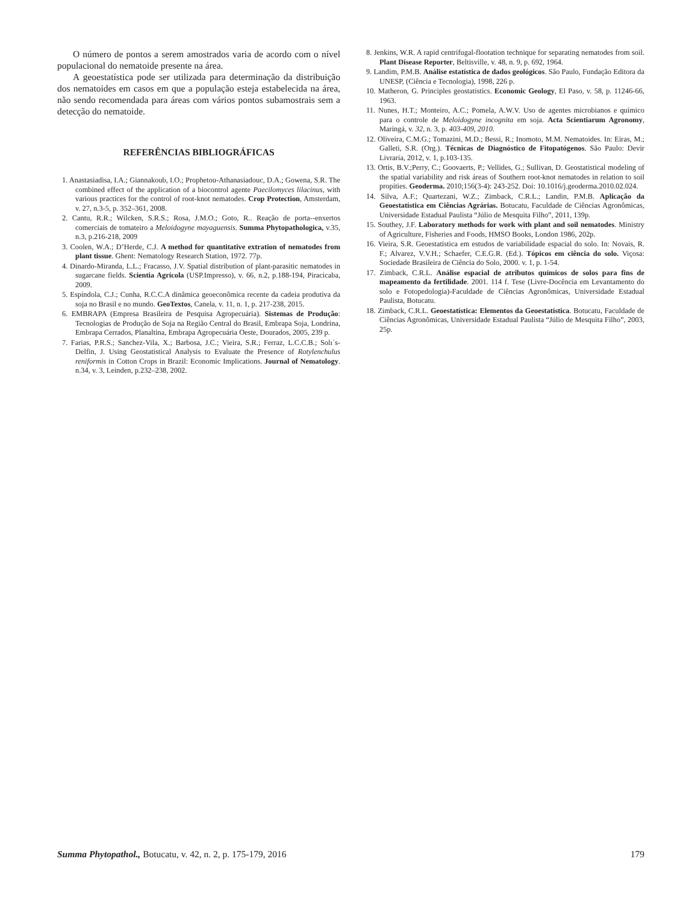O número de pontos a serem amostrados varia de acordo com o nível populacional do nematoide presente na área.
A geoestatística pode ser utilizada para determinação da distribuição dos nematoides em casos em que a população esteja estabelecida na área, não sendo recomendada para áreas com vários pontos subamostrais sem a detecção do nematoide.
REFERÊNCIAS BIBLIOGRÁFICAS
1. Anastasiadisa, I.A.; Giannakoub, I.O.; Prophetou-Athanasiadouc, D.A.; Gowena, S.R. The combined effect of the application of a biocontrol agente Paecilomyces lilacinus, with various practices for the control of root-knot nematodes. Crop Protection, Amsterdam, v. 27, n.3-5, p. 352–361, 2008.
2. Cantu, R.R.; Wilcken, S.R.S.; Rosa, J.M.O.; Goto, R.. Reação de porta--enxertos comerciais de tomateiro a Meloidogyne mayaguensis. Summa Phytopathologica, v.35, n.3, p.216-218, 2009
3. Coolen, W.A.; D’Herde, C.J. A method for quantitative extration of nematodes from plant tissue. Ghent: Nematology Research Station, 1972. 77p.
4. Dinardo-Miranda, L.L.; Fracasso, J.V. Spatial distribution of plant-parasitic nematodes in sugarcane fields. Scientia Agrícola (USP.Impresso), v. 66, n.2, p.188-194, Piracicaba, 2009.
5. Espíndola, C.J.; Cunha, R.C.C.A dinâmica geoeconômica recente da cadeia produtiva da soja no Brasil e no mundo. GeoTextos, Canela, v. 11, n. 1, p. 217-238, 2015.
6. EMBRAPA (Empresa Brasileira de Pesquisa Agropecuária). Sistemas de Produção: Tecnologias de Produção de Soja na Região Central do Brasil, Embrapa Soja, Londrina, Embrapa Cerrados, Planaltina, Embrapa Agropecuária Oeste, Dourados, 2005, 239 p.
7. Farias, P.R.S.; Sanchez-Vila, X.; Barbosa, J.C.; Vieira, S.R.; Ferraz, L.C.C.B.; Solı´s-Delfin, J. Using Geostatistical Analysis to Evaluate the Presence of Rotylenchulus reniformis in Cotton Crops in Brazil: Economic Implications. Journal of Nematology. n.34, v. 3, Leinden, p.232–238, 2002.
8. Jenkins, W.R. A rapid centrifugal-flootation technique for separating nematodes from soil. Plant Disease Reporter, Beltisville, v. 48, n. 9, p. 692, 1964.
9. Landim, P.M.B. Análise estatística de dados geológicos. São Paulo, Fundação Editora da UNESP, (Ciência e Tecnologia), 1998, 226 p.
10. Matheron, G. Principles geostatistics. Economic Geology, El Paso, v. 58, p. 11246-66, 1963.
11. Nunes, H.T.; Monteiro, A.C.; Pomela, A.W.V. Uso de agentes microbianos e químico para o controle de Meloidogyne incognita em soja. Acta Scientiarum Agronomy, Maringá, v. 32, n. 3, p. 403-409, 2010.
12. Oliveira, C.M.G.; Tomazini, M.D.; Bessi, R.; Inomoto, M.M. Nematoides. In: Eiras, M.; Galleti, S.R. (Org.). Técnicas de Diagnóstico de Fitopatógenos. São Paulo: Devir Livraria, 2012, v. 1, p.103-135.
13. Ortis, B.V.;Perry, C.; Goovaerts, P.; Vellides, G.; Sullivan, D. Geostatistical modeling of the spatial variability and risk áreas of Southern root-knot nematodes in relation to soil propities. Geoderma. 2010;156(3-4): 243-252. Doi: 10.1016/j.geoderma.2010.02.024.
14. Silva, A.F.; Quartezani, W.Z.; Zimback, C.R.L.; Landin, P.M.B. Aplicação da Geoestatística em Ciências Agrárias. Botucatu, Faculdade de Ciências Agronômicas, Universidade Estadual Paulista “Júlio de Mesquita Filho”, 2011, 139p.
15. Southey, J.F. Laboratory methods for work with plant and soil nematodes. Ministry of Agriculture, Fisheries and Foods, HMSO Books, London 1986, 202p.
16. Vieira, S.R. Geoestatística em estudos de variabilidade espacial do solo. In: Novais, R. F.; Alvarez, V.V.H.; Schaefer, C.E.G.R. (Ed.). Tópicos em ciência do solo. Viçosa: Sociedade Brasileira de Ciência do Solo, 2000. v. 1, p. 1-54.
17. Zimback, C.R.L. Análise espacial de atributos químicos de solos para fins de mapeamento da fertilidade. 2001. 114 f. Tese (Livre-Docência em Levantamento do solo e Fotopedologia)-Faculdade de Ciências Agronômicas, Universidade Estadual Paulista, Botucatu.
18. Zimback, C.R.L. Geoestatística: Elementos da Geoestatística. Botucatu, Faculdade de Ciências Agronômicas, Universidade Estadual Paulista “Júlio de Mesquita Filho”, 2003, 25p.
Summa Phytopathol., Botucatu, v. 42, n. 2, p. 175-179, 2016 179